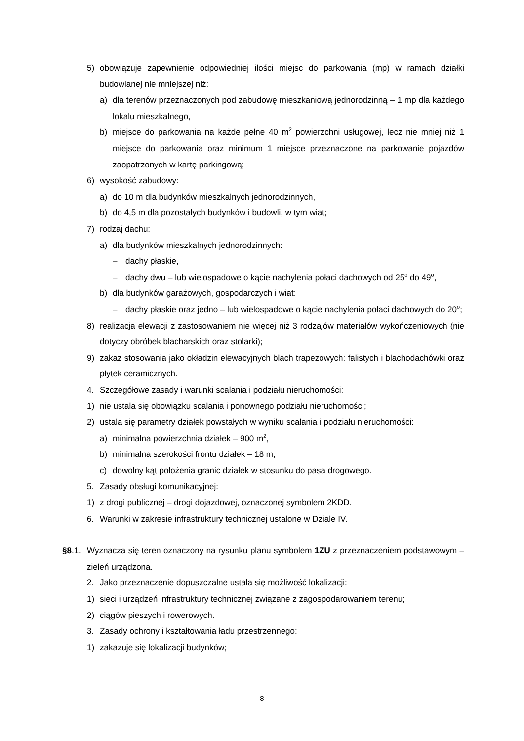5) obowiązuje zapewnienie odpowiedniej ilości miejsc do parkowania (mp) w ramach działki budowlanej nie mniejszej niż:
a) dla terenów przeznaczonych pod zabudowę mieszkaniową jednorodzinną – 1 mp dla każdego lokalu mieszkalnego,
b) miejsce do parkowania na każde pełne 40 m<sup>2</sup> powierzchni usługowej, lecz nie mniej niż 1 miejsce do parkowania oraz minimum 1 miejsce przeznaczone na parkowanie pojazdów zaopatrzonych w kartę parkingową;
6) wysokość zabudowy:
a) do 10 m dla budynków mieszkalnych jednorodzinnych,
b) do 4,5 m dla pozostałych budynków i budowli, w tym wiat;
7) rodzaj dachu:
a) dla budynków mieszkalnych jednorodzinnych:
– dachy płaskie,
– dachy dwu – lub wielospadowe o kącie nachylenia połaci dachowych od 25<sup>o</sup> do 49<sup>o</sup>,
b) dla budynków garażowych, gospodarczych i wiat:
– dachy płaskie oraz jedno – lub wielospadowe o kącie nachylenia połaci dachowych do 20<sup>o</sup>;
8) realizacja elewacji z zastosowaniem nie więcej niż 3 rodzajów materiałów wykończeniowych (nie dotyczy obróbek blacharskich oraz stolarki);
9) zakaz stosowania jako okładzin elewacyjnych blach trapezowych: falistych i blachodachówki oraz płytek ceramicznych.
4. Szczegółowe zasady i warunki scalania i podziału nieruchomości:
1) nie ustala się obowiązku scalania i ponownego podziału nieruchomości;
2) ustala się parametry działek powstałych w wyniku scalania i podziału nieruchomości:
a) minimalna powierzchnia działek – 900 m<sup>2</sup>,
b) minimalna szerokości frontu działek – 18 m,
c) dowolny kąt położenia granic działek w stosunku do pasa drogowego.
5. Zasady obsługi komunikacyjnej:
1) z drogi publicznej – drogi dojazdowej, oznaczonej symbolem 2KDD.
6. Warunki w zakresie infrastruktury technicznej ustalone w Dziale IV.
§8.1. Wyznacza się teren oznaczony na rysunku planu symbolem 1ZU z przeznaczeniem podstawowym – zieleń urządzona.
2. Jako przeznaczenie dopuszczalne ustala się możliwość lokalizacji:
1) sieci i urządzeń infrastruktury technicznej związane z zagospodarowaniem terenu;
2) ciągów pieszych i rowerowych.
3. Zasady ochrony i kształtowania ładu przestrzennego:
1) zakazuje się lokalizacji budynków;
8